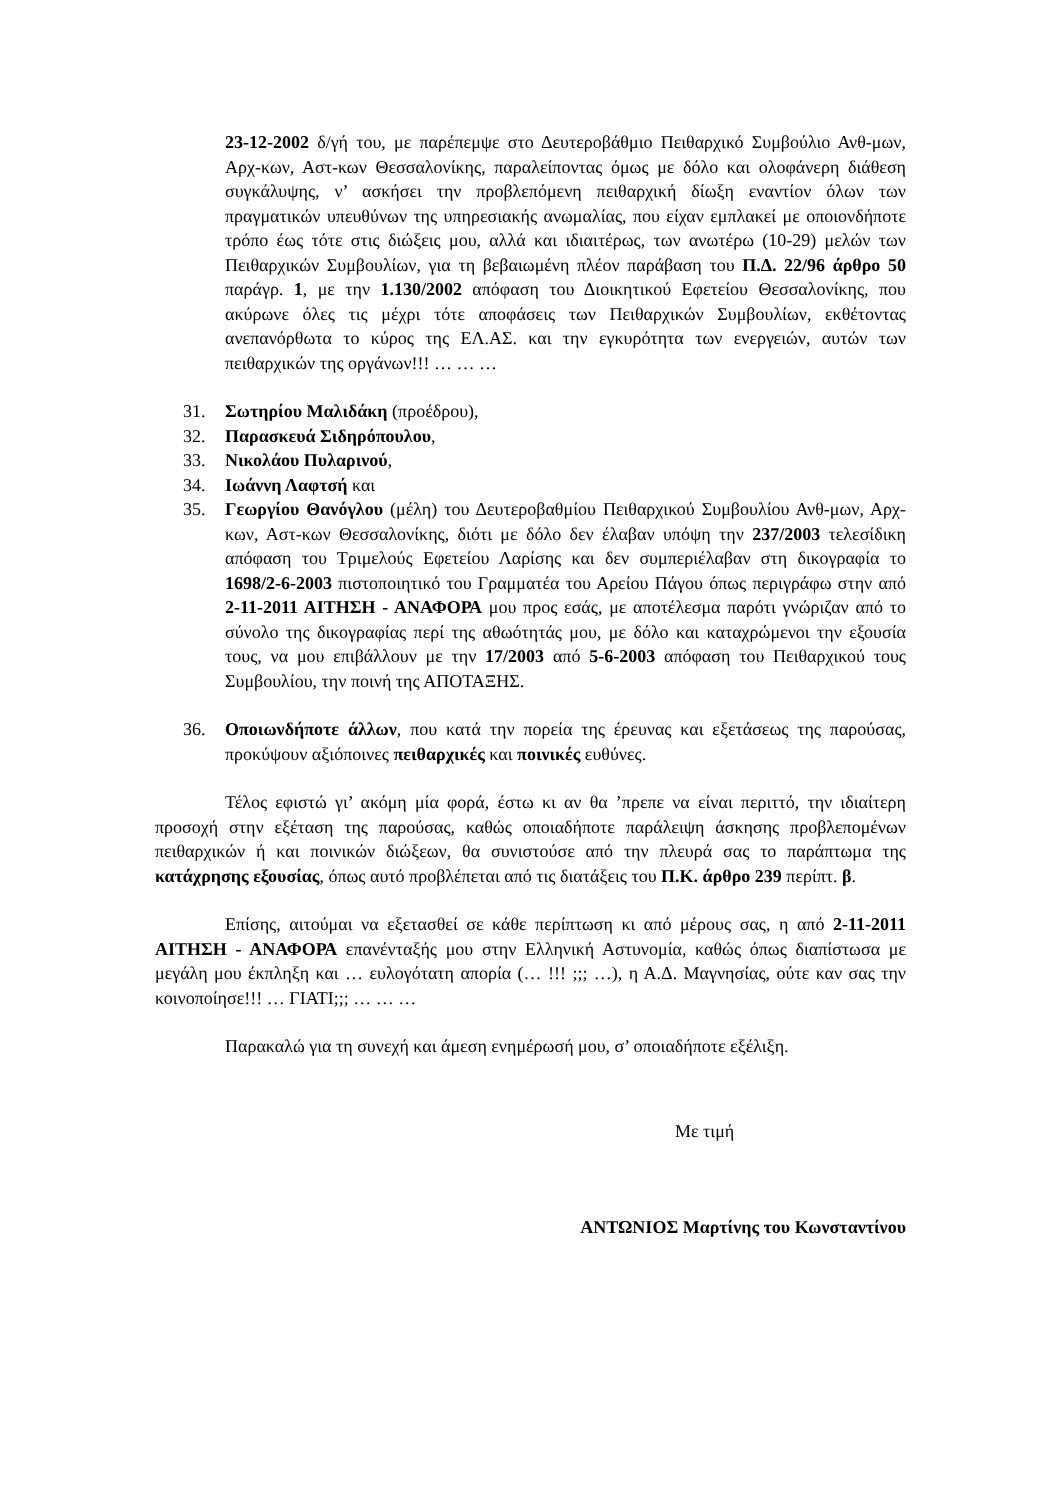23-12-2002 δ/γή του, με παρέπεμψε στο Δευτεροβάθμιο Πειθαρχικό Συμβούλιο Ανθ-μων, Αρχ-κων, Αστ-κων Θεσσαλονίκης, παραλείποντας όμως με δόλο και ολοφάνερη διάθεση συγκάλυψης, ν’ ασκήσει την προβλεπόμενη πειθαρχική δίωξη εναντίον όλων των πραγματικών υπευθύνων της υπηρεσιακής ανωμαλίας, που είχαν εμπλακεί με οποιονδήποτε τρόπο έως τότε στις διώξεις μου, αλλά και ιδιαιτέρως, των ανωτέρω (10-29) μελών των Πειθαρχικών Συμβουλίων, για τη βεβαιωμένη πλέον παράβαση του Π.Δ. 22/96 άρθρο 50 παράγρ. 1, με την 1.130/2002 απόφαση του Διοικητικού Εφετείου Θεσσαλονίκης, που ακύρωνε όλες τις μέχρι τότε αποφάσεις των Πειθαρχικών Συμβουλίων, εκθέτοντας ανεπανόρθωτα το κύρος της ΕΛ.ΑΣ. και την εγκυρότητα των ενεργειών, αυτών των πειθαρχικών της οργάνων!!! … … …
31. Σωτηρίου Μαλιδάκη (προέδρου),
32. Παρασκευά Σιδηρόπουλου,
33. Νικολάου Πυλαρινού,
34. Ιωάννη Λαφτσή και
35. Γεωργίου Θανόγλου (μέλη) του Δευτεροβαθμίου Πειθαρχικού Συμβουλίου Ανθ-μων, Αρχ-κων, Αστ-κων Θεσσαλονίκης, διότι με δόλο δεν έλαβαν υπόψη την 237/2003 τελεσίδικη απόφαση του Τριμελούς Εφετείου Λαρίσης και δεν συμπεριέλαβαν στη δικογραφία το 1698/2-6-2003 πιστοποιητικό του Γραμματέα του Αρείου Πάγου όπως περιγράφω στην από 2-11-2011 ΑΙΤΗΣΗ - ΑΝΑΦΟΡΑ μου προς εσάς, με αποτέλεσμα παρότι γνώριζαν από το σύνολο της δικογραφίας περί της αθωότητάς μου, με δόλο και καταχρώμενοι την εξουσία τους, να μου επιβάλλουν με την 17/2003 από 5-6-2003 απόφαση του Πειθαρχικού τους Συμβουλίου, την ποινή της ΑΠΟΤΑΞΗΣ.
36. Οποιωνδήποτε άλλων, που κατά την πορεία της έρευνας και εξετάσεως της παρούσας, προκύψουν αξιόποινες πειθαρχικές και ποινικές ευθύνες.
Τέλος εφιστώ γι’ ακόμη μία φορά, έστω κι αν θα ’πρεπε να είναι περιττό, την ιδιαίτερη προσοχή στην εξέταση της παρούσας, καθώς οποιαδήποτε παράλειψη άσκησης προβλεπομένων πειθαρχικών ή και ποινικών διώξεων, θα συνιστούσε από την πλευρά σας το παράπτωμα της κατάχρησης εξουσίας, όπως αυτό προβλέπεται από τις διατάξεις του Π.Κ. άρθρο 239 περίπτ. β.
Επίσης, αιτούμαι να εξετασθεί σε κάθε περίπτωση κι από μέρους σας, η από 2-11-2011 ΑΙΤΗΣΗ - ΑΝΑΦΟΡΑ επανένταξής μου στην Ελληνική Αστυνομία, καθώς όπως διαπίστωσα με μεγάλη μου έκπληξη και … ευλογότατη απορία (… !!! ;;; …), η Α.Δ. Μαγνησίας, ούτε καν σας την κοινοποίησε!!! … ΓΙΑΤΙ;;; … … …
Παρακαλώ για τη συνεχή και άμεση ενημέρωσή μου, σ’ οποιαδήποτε εξέλιξη.
Με τιμή
ΑΝΤΩΝΙΟΣ Μαρτίνης του Κωνσταντίνου